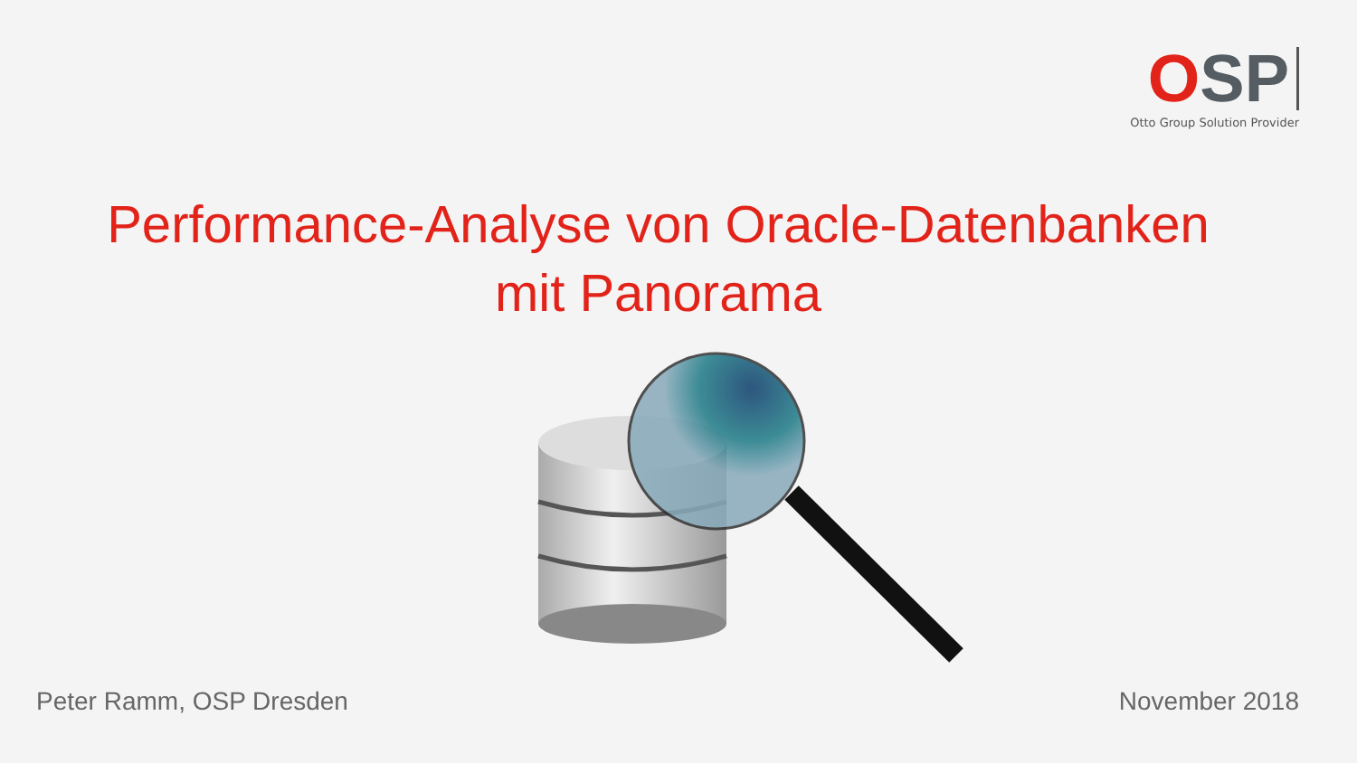OSP
Otto Group Solution Provider
Performance-Analyse von Oracle-Datenbanken
mit Panorama
Peter Ramm, OSP Dresden November 2018